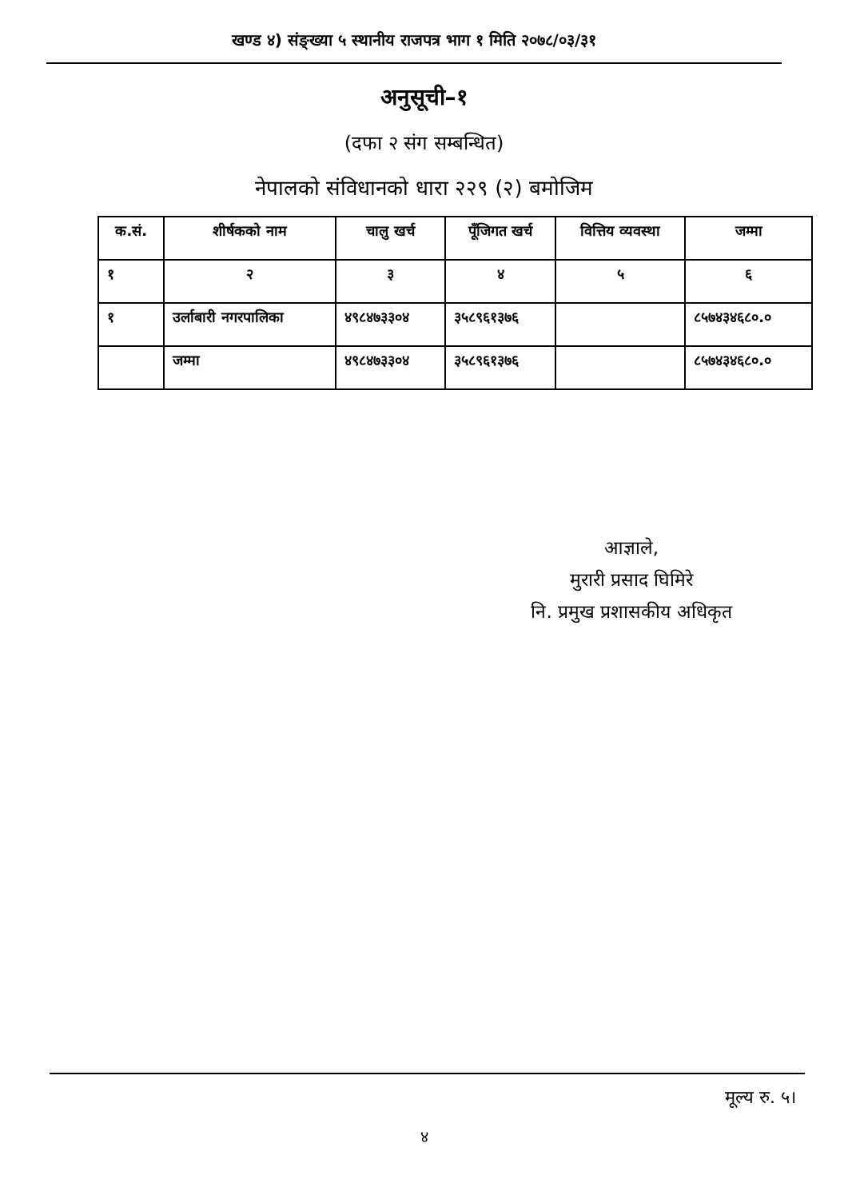खण्ड ४) संङ्ख्या ५ स्थानीय राजपत्र भाग १ मिति २०७८/०३/३१
अनुसूची–१
(दफा २ संग सम्बन्धित)
नेपालको संविधानको धारा २२९ (२) बमोजिम
| क.सं. | शीर्षकको नाम | चालु खर्च | पूँजिगत खर्च | वित्तिय व्यवस्था | जम्मा |
| --- | --- | --- | --- | --- | --- |
| १ | २ | ३ | ४ | ५ | ६ |
| १ | उर्लाबारी नगरपालिका | ४९८४७३३०४ | ३५८९६१३७६ | | ८५७४३४६८०.० |
| | जम्मा | ४९८४७३३०४ | ३५८९६१३७६ | | ८५७४३४६८०.० |
आज्ञाले,
मुरारी प्रसाद घिमिरे
नि. प्रमुख प्रशासकीय अधिकृत
मूल्य रु. ५।
४